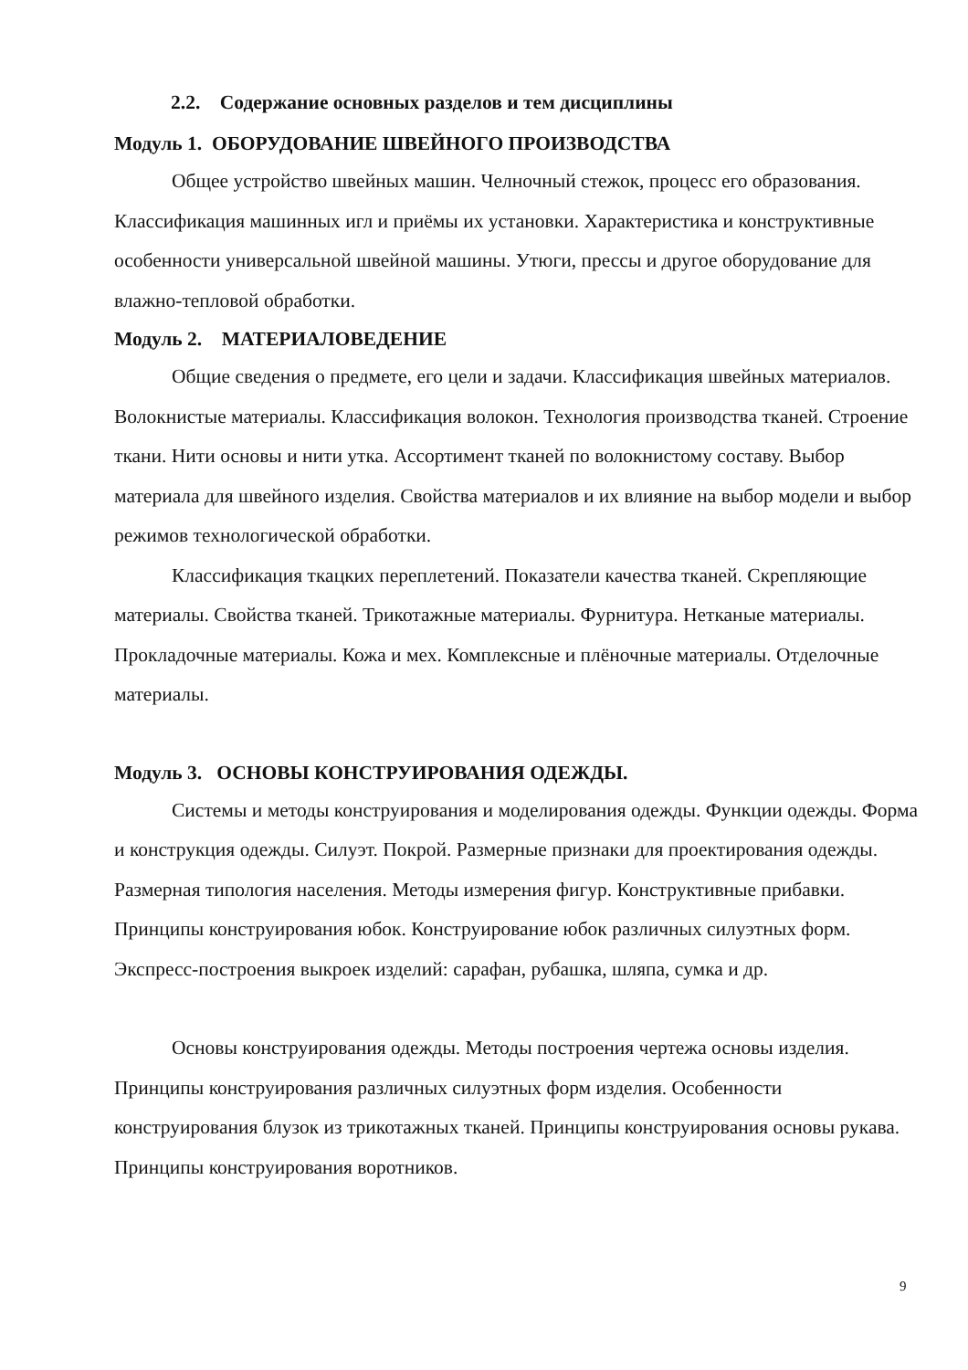2.2. Содержание основных разделов и тем дисциплины
Модуль 1. ОБОРУДОВАНИЕ ШВЕЙНОГО ПРОИЗВОДСТВА
Общее устройство швейных машин. Челночный стежок, процесс его образования. Классификация машинных игл и приёмы их установки. Характеристика и конструктивные особенности универсальной швейной машины. Утюги, прессы и другое оборудование для влажно-тепловой обработки.
Модуль 2. МАТЕРИАЛОВЕДЕНИЕ
Общие сведения о предмете, его цели и задачи. Классификация швейных материалов. Волокнистые материалы. Классификация волокон. Технология производства тканей. Строение ткани. Нити основы и нити утка. Ассортимент тканей по волокнистому составу. Выбор материала для швейного изделия. Свойства материалов и их влияние на выбор модели и выбор режимов технологической обработки.
Классификация ткацких переплетений. Показатели качества тканей. Скрепляющие материалы. Свойства тканей. Трикотажные материалы. Фурнитура. Нетканые материалы. Прокладочные материалы. Кожа и мех. Комплексные и плёночные материалы. Отделочные материалы.
Модуль 3. ОСНОВЫ КОНСТРУИРОВАНИЯ ОДЕЖДЫ.
Системы и методы конструирования и моделирования одежды. Функции одежды. Форма и конструкция одежды. Силуэт. Покрой. Размерные признаки для проектирования одежды. Размерная типология населения. Методы измерения фигур. Конструктивные прибавки. Принципы конструирования юбок. Конструирование юбок различных силуэтных форм. Экспресс-построения выкроек изделий: сарафан, рубашка, шляпа, сумка и др.
Основы конструирования одежды. Методы построения чертежа основы изделия. Принципы конструирования различных силуэтных форм изделия. Особенности конструирования блузок из трикотажных тканей. Принципы конструирования основы рукава. Принципы конструирования воротников.
9